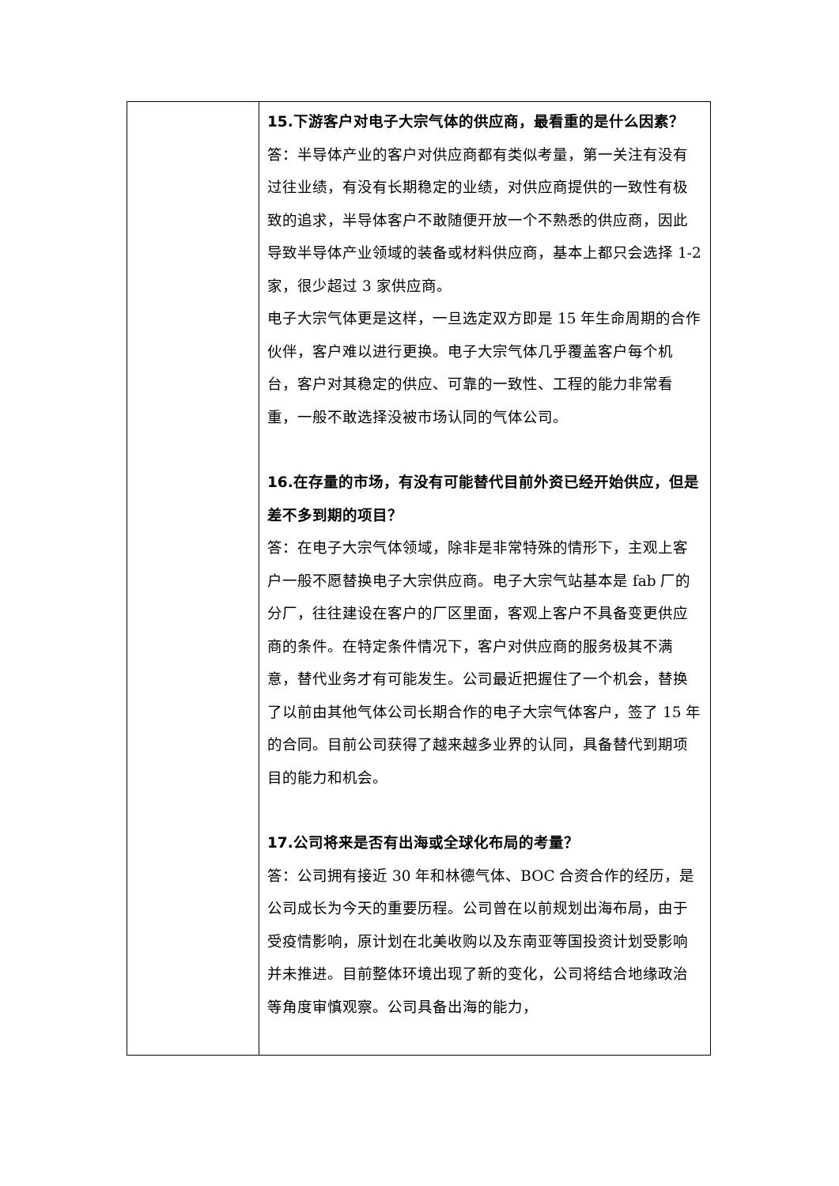| | 15.下游客户对电子大宗气体的供应商，最看重的是什么因素？ 答：半导体产业的客户对供应商都有类似考量，第一关注有没有过往业绩，有没有长期稳定的业绩，对供应商提供的一致性有极致的追求，半导体客户不敢随便开放一个不熟悉的供应商，因此导致半导体产业领域的装备或材料供应商，基本上都只会选择 1-2 家，很少超过 3 家供应商。 电子大宗气体更是这样，一旦选定双方即是 15 年生命周期的合作伙伴，客户难以进行更换。电子大宗气体几乎覆盖客户每个机台，客户对其稳定的供应、可靠的一致性、工程的能力非常看重，一般不敢选择没被市场认同的气体公司。 16.在存量的市场，有没有可能替代目前外资已经开始供应，但是差不多到期的项目？ 答：在电子大宗气体领域，除非是非常特殊的情形下，主观上客户一般不愿替换电子大宗供应商。电子大宗气站基本是 fab 厂的分厂，往往建设在客户的厂区里面，客观上客户不具备变更供应商的条件。在特定条件情况下，客户对供应商的服务极其不满意，替代业务才有可能发生。公司最近把握住了一个机会，替换了以前由其他气体公司长期合作的电子大宗气体客户，签了 15 年的合同。目前公司获得了越来越多业界的认同，具备替代到期项目的能力和机会。 17.公司将来是否有出海或全球化布局的考量？ 答：公司拥有接近 30 年和林德气体、BOC 合资合作的经历，是公司成长为今天的重要历程。公司曾在以前规划出海布局，由于受疫情影响，原计划在北美收购以及东南亚等国投资计划受影响并未推进。目前整体环境出现了新的变化，公司将结合地缘政治等角度审慎观察。公司具备出海的能力， |